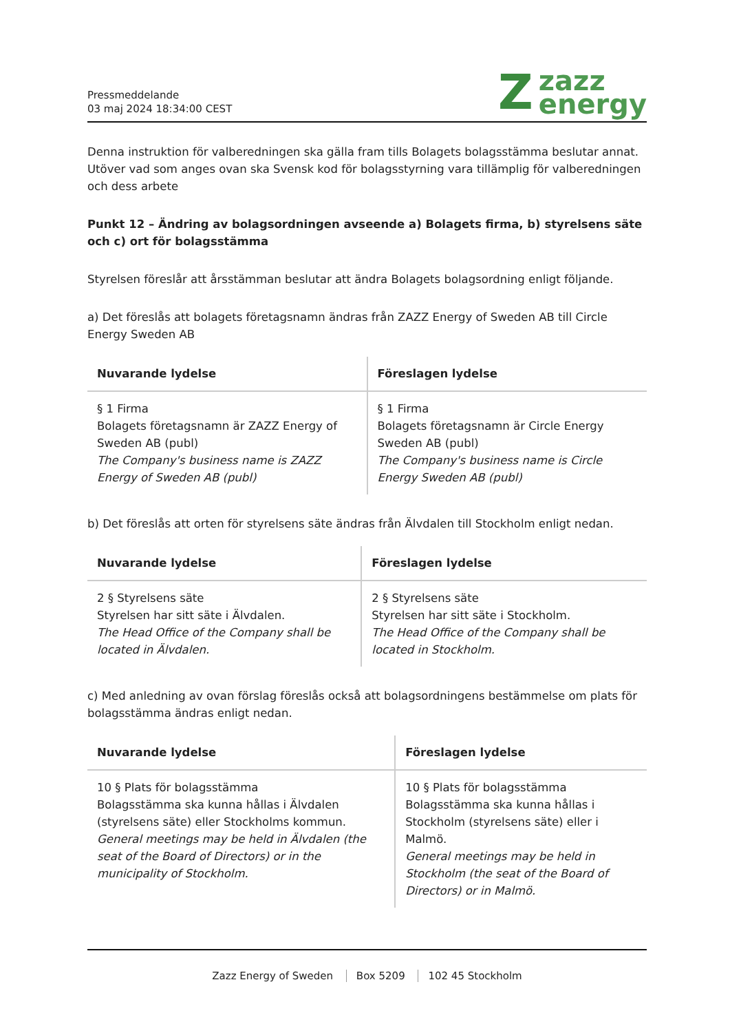Pressmeddelande
03 maj 2024 18:34:00 CEST
Zzazz
energy
Denna instruktion för valberedningen ska gälla fram tills Bolagets bolagsstämma beslutar annat. Utöver vad som anges ovan ska Svensk kod för bolagsstyrning vara tillämplig för valberedningen och dess arbete
Punkt 12 – Ändring av bolagsordningen avseende a) Bolagets firma, b) styrelsens säte och c) ort för bolagsstämma
Styrelsen föreslår att årsstämman beslutar att ändra Bolagets bolagsordning enligt följande.
a) Det föreslås att bolagets företagsnamn ändras från ZAZZ Energy of Sweden AB till Circle Energy Sweden AB
| Nuvarande lydelse | Föreslagen lydelse |
| --- | --- |
| § 1 Firma Bolagets företagsnamn är ZAZZ Energy of Sweden AB (publ) The Company's business name is ZAZZ Energy of Sweden AB (publ) | § 1 Firma Bolagets företagsnamn är Circle Energy Sweden AB (publ) The Company's business name is Circle Energy Sweden AB (publ) |
b) Det föreslås att orten för styrelsens säte ändras från Älvdalen till Stockholm enligt nedan.
| Nuvarande lydelse | Föreslagen lydelse |
| --- | --- |
| 2 § Styrelsens säte Styrelsen har sitt säte i Älvdalen. The Head Office of the Company shall be located in Älvdalen. | 2 § Styrelsens säte Styrelsen har sitt säte i Stockholm. The Head Office of the Company shall be located in Stockholm. |
c) Med anledning av ovan förslag föreslås också att bolagsordningens bestämmelse om plats för bolagsstämma ändras enligt nedan.
| Nuvarande lydelse | Föreslagen lydelse |
| --- | --- |
| 10 § Plats för bolagsstämma Bolagsstämma ska kunna hållas i Älvdalen (styrelsens säte) eller Stockholms kommun. General meetings may be held in Älvdalen (the seat of the Board of Directors) or in the municipality of Stockholm. | 10 § Plats för bolagsstämma Bolagsstämma ska kunna hållas i Stockholm (styrelsens säte) eller i Malmö. General meetings may be held in Stockholm (the seat of the Board of Directors) or in Malmö. |
Zazz Energy of Sweden Box 5209 102 45 Stockholm